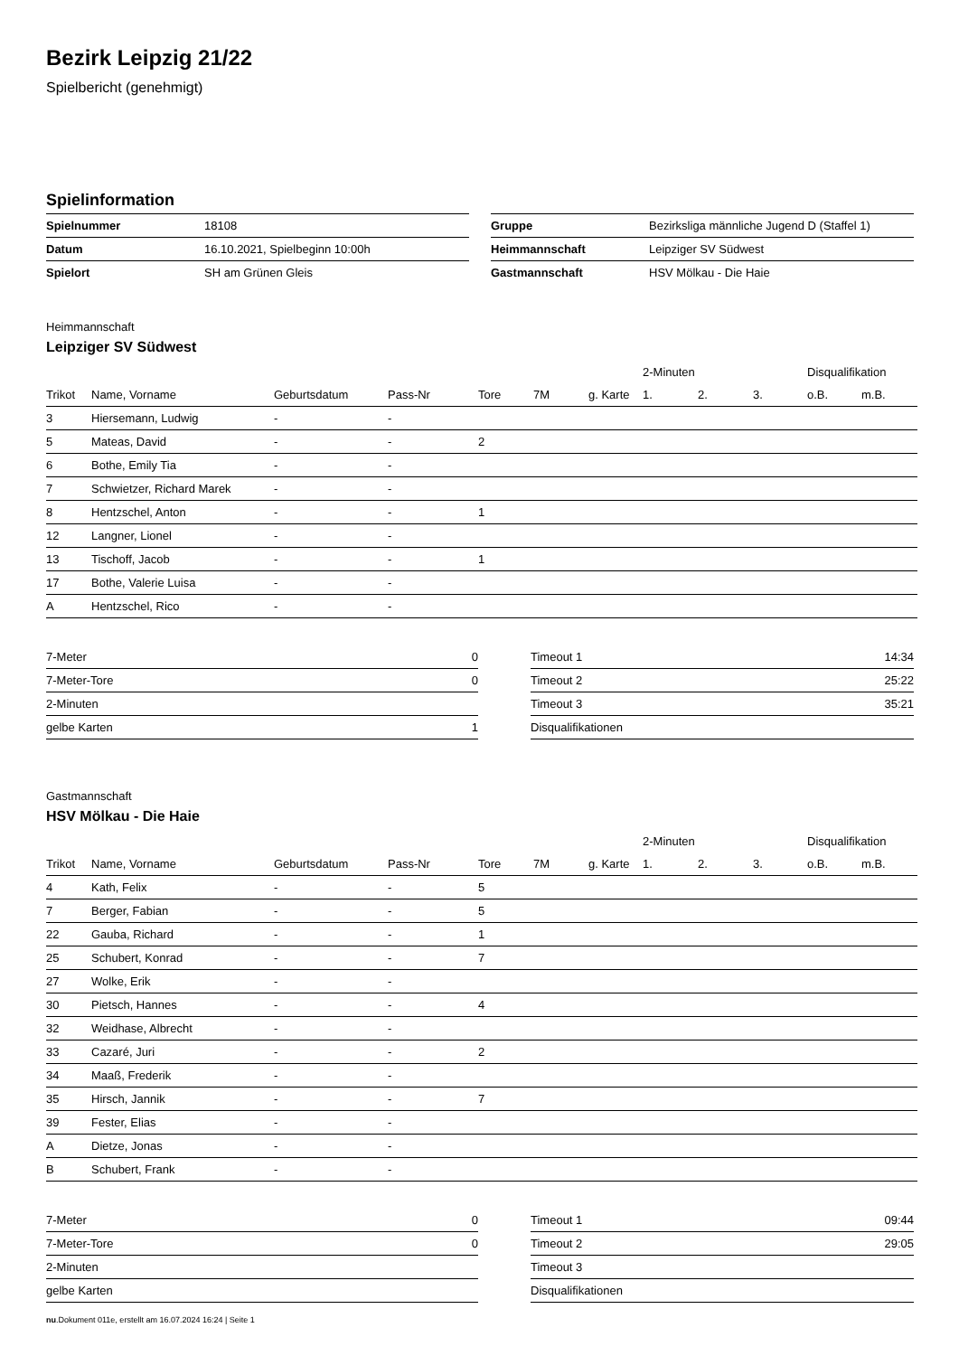Bezirk Leipzig 21/22
Spielbericht (genehmigt)
Spielinformation
| Spielnummer | 18108 |
| Datum | 16.10.2021, Spielbeginn 10:00h |
| Spielort | SH am Grünen Gleis |
| Gruppe | Bezirksliga männliche Jugend D (Staffel 1) |
| Heimmannschaft | Leipziger SV Südwest |
| Gastmannschaft | HSV Mölkau - Die Haie |
Heimmannschaft
Leipziger SV Südwest
| | | | | | | | 2-Minuten | | | Disqualifikation | |
| --- | --- | --- | --- | --- | --- | --- | --- | --- | --- | --- | --- |
| Trikot | Name, Vorname | Geburtsdatum | Pass-Nr | Tore | 7M | g. Karte | 1. | 2. | 3. | o.B. | m.B. |
| 3 | Hiersemann, Ludwig | - | - | | | | | | | | |
| 5 | Mateas, David | - | - | 2 | | | | | | | |
| 6 | Bothe, Emily Tia | - | - | | | | | | | | |
| 7 | Schwietzer, Richard Marek | - | - | | | | | | | | |
| 8 | Hentzschel, Anton | - | - | 1 | | | | | | | |
| 12 | Langner, Lionel | - | - | | | | | | | | |
| 13 | Tischoff, Jacob | - | - | 1 | | | | | | | |
| 17 | Bothe, Valerie Luisa | - | - | | | | | | | | |
| A | Hentzschel, Rico | - | - | | | | | | | | |
| 7-Meter | 0 |
| 7-Meter-Tore | 0 |
| 2-Minuten | |
| gelbe Karten | 1 |
| Timeout 1 | 14:34 |
| Timeout 2 | 25:22 |
| Timeout 3 | 35:21 |
| Disqualifikationen | |
Gastmannschaft
HSV Mölkau - Die Haie
| | | | | | | | 2-Minuten | | | Disqualifikation | |
| --- | --- | --- | --- | --- | --- | --- | --- | --- | --- | --- | --- |
| Trikot | Name, Vorname | Geburtsdatum | Pass-Nr | Tore | 7M | g. Karte | 1. | 2. | 3. | o.B. | m.B. |
| 4 | Kath, Felix | - | - | 5 | | | | | | | |
| 7 | Berger, Fabian | - | - | 5 | | | | | | | |
| 22 | Gauba, Richard | - | - | 1 | | | | | | | |
| 25 | Schubert, Konrad | - | - | 7 | | | | | | | |
| 27 | Wolke, Erik | - | - | | | | | | | | |
| 30 | Pietsch, Hannes | - | - | 4 | | | | | | | |
| 32 | Weidhase, Albrecht | - | - | | | | | | | | |
| 33 | Cazaré, Juri | - | - | 2 | | | | | | | |
| 34 | Maaß, Frederik | - | - | | | | | | | | |
| 35 | Hirsch, Jannik | - | - | 7 | | | | | | | |
| 39 | Fester, Elias | - | - | | | | | | | | |
| A | Dietze, Jonas | - | - | | | | | | | | |
| B | Schubert, Frank | - | - | | | | | | | | |
| 7-Meter | 0 |
| 7-Meter-Tore | 0 |
| 2-Minuten | |
| gelbe Karten | |
| Timeout 1 | 09:44 |
| Timeout 2 | 29:05 |
| Timeout 3 | |
| Disqualifikationen | |
nu.Dokument 011e, erstellt am 16.07.2024 16:24 | Seite 1